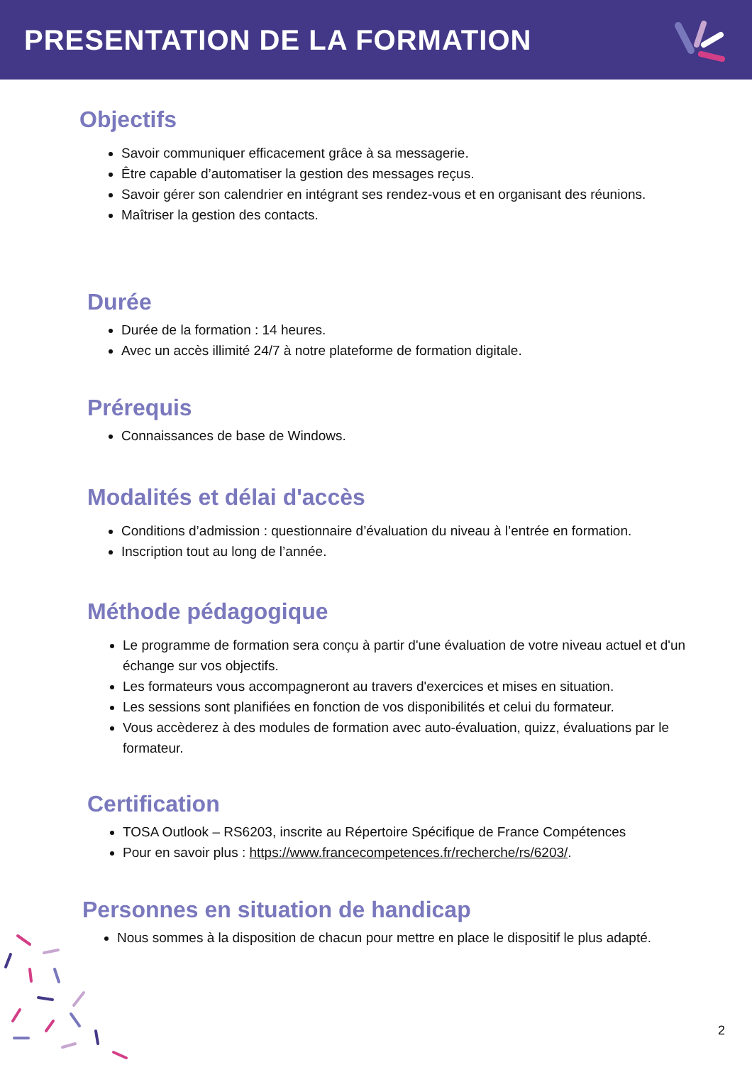PRESENTATION DE LA FORMATION
Objectifs
Savoir communiquer efficacement grâce à sa messagerie.
Être capable d’automatiser la gestion des messages reçus.
Savoir gérer son calendrier en intégrant ses rendez-vous et en organisant des réunions.
Maîtriser la gestion des contacts.
Durée
Durée de la formation : 14 heures.
Avec un accès illimité 24/7 à notre plateforme de formation digitale.
Prérequis
Connaissances de base de Windows.
Modalités et délai d'accès
Conditions d’admission : questionnaire d’évaluation du niveau à l’entrée en formation.
Inscription tout au long de l’année.
Méthode pédagogique
Le programme de formation sera conçu à partir d'une évaluation de votre niveau actuel et d'un échange sur vos objectifs.
Les formateurs vous accompagneront au travers d'exercices et mises en situation.
Les sessions sont planifiées en fonction de vos disponibilités et celui du formateur.
Vous accèderez à des modules de formation avec auto-évaluation, quizz, évaluations par le formateur.
Certification
TOSA Outlook – RS6203, inscrite au Répertoire Spécifique de France Compétences
Pour en savoir plus : https://www.francecompetences.fr/recherche/rs/6203/.
Personnes en situation de handicap
Nous sommes à la disposition de chacun pour mettre en place le dispositif le plus adapté.
2